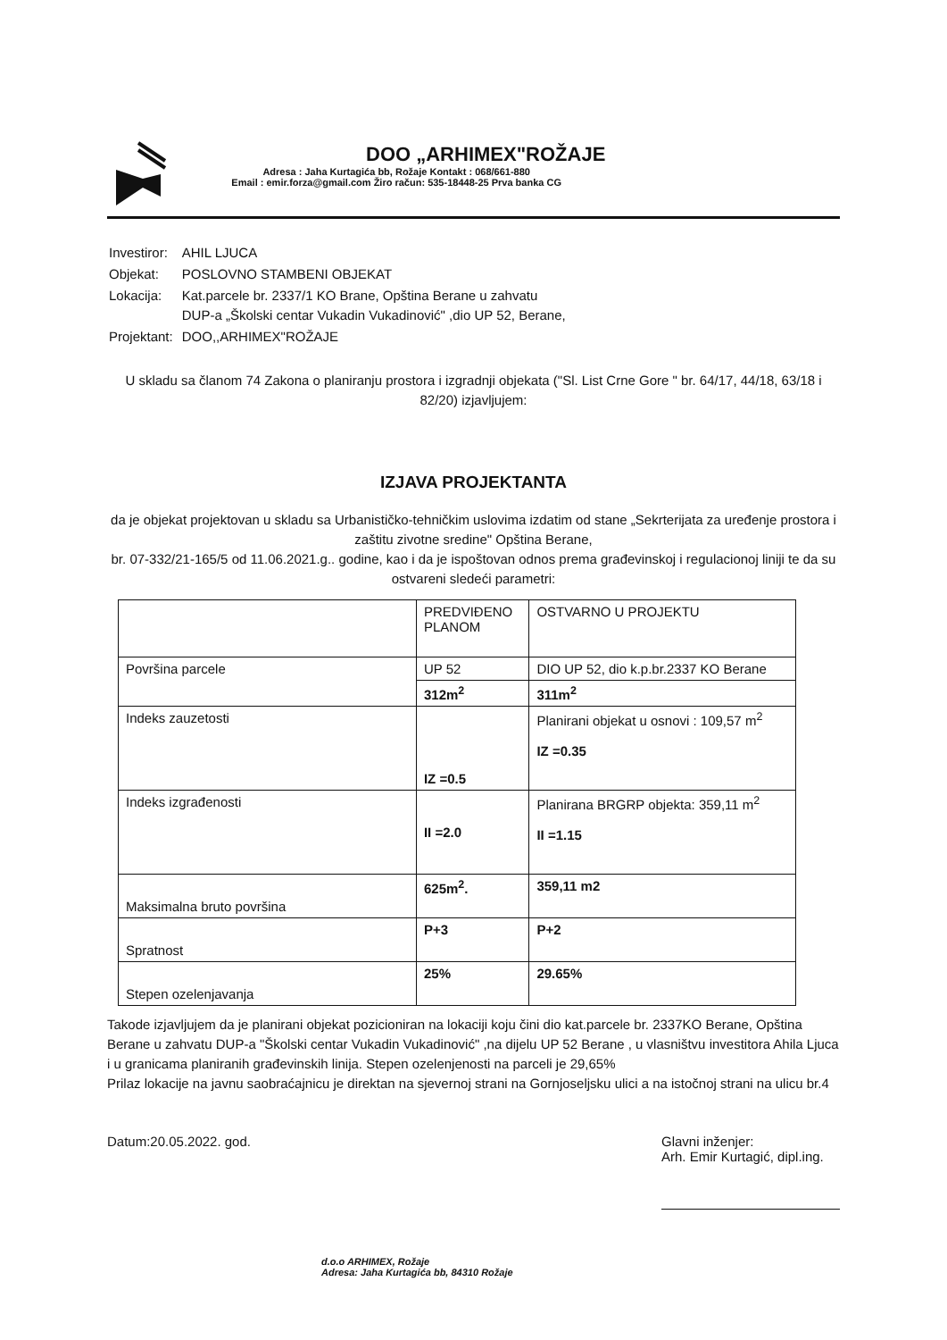DOO „ARHIMEX"ROŽAJE
Adresa : Jaha Kurtagića bb, Rožaje Kontakt : 068/661-880
Email : emir.forza@gmail.com Žiro račun: 535-18448-25 Prva banka CG
| Investiror: | AHIL LJUCA |
| Objekat: | POSLOVNO STAMBENI OBJEKAT |
| Lokacija: | Kat.parcele br. 2337/1 KO Brane, Opština Berane u zahvatu DUP-a „Školski centar Vukadin Vukadinović" ,dio UP 52, Berane, |
| Projektant: | DOO,,ARHIMEX"ROŽAJE |
U skladu sa članom 74 Zakona o planiranju prostora i izgradnji objekata ("Sl. List Crne Gore " br. 64/17, 44/18, 63/18 i 82/20) izjavljujem:
IZJAVA PROJEKTANTA
da je objekat projektovan u skladu sa Urbanističko-tehničkim uslovima izdatim od stane „Sekrterijata za uređenje prostora i zaštitu zivotne sredine" Opština Berane,
br. 07-332/21-165/5 od 11.06.2021.g.. godine, kao i da je ispoštovan odnos prema građevinskoj i regulacionoj liniji te da su ostvareni sledeći parametri:
| | PREDVIĐENO PLANOM | OSTVARNO U PROJEKTU |
| --- | --- | --- |
| Površina parcele | UP 52 | DIO UP 52, dio k.p.br.2337 KO Berane |
| | 312m<sup>2</sup> | 311m<sup>2</sup> |
| Indeks zauzetosti | IZ =0.5 | Planirani objekat u osnovi : 109,57 m<sup>2</sup> IZ =0.35 |
| Indeks izgrađenosti | II =2.0 | Planirana BRGRP objekta: 359,11 m<sup>2</sup> II =1.15 |
| Maksimalna bruto površina | 625m<sup>2</sup>. | 359,11 m2 |
| Spratnost | P+3 | P+2 |
| Stepen ozelenjavanja | 25% | 29.65% |
Takode izjavljujem da je planirani objekat pozicioniran na lokaciji koju čini dio kat.parcele br. 2337KO Berane, Opština Berane u zahvatu DUP-a "Školski centar Vukadin Vukadinović" ,na dijelu UP 52 Berane , u vlasništvu investitora Ahila Ljuca i u granicama planiranih građevinskih linija. Stepen ozelenjenosti na parceli je 29,65%
Prilaz lokacije na javnu saobraćajnicu je direktan na sjevernoj strani na Gornjoseljsku ulici a na istočnoj strani na ulicu br.4
Datum:20.05.2022. god.
d.o.o ARHIMEX, Rožaje
Adresa: Jaha Kurtagića bb, 84310 Rožaje
Glavni inženjer:
Arh. Emir Kurtagić, dipl.ing.